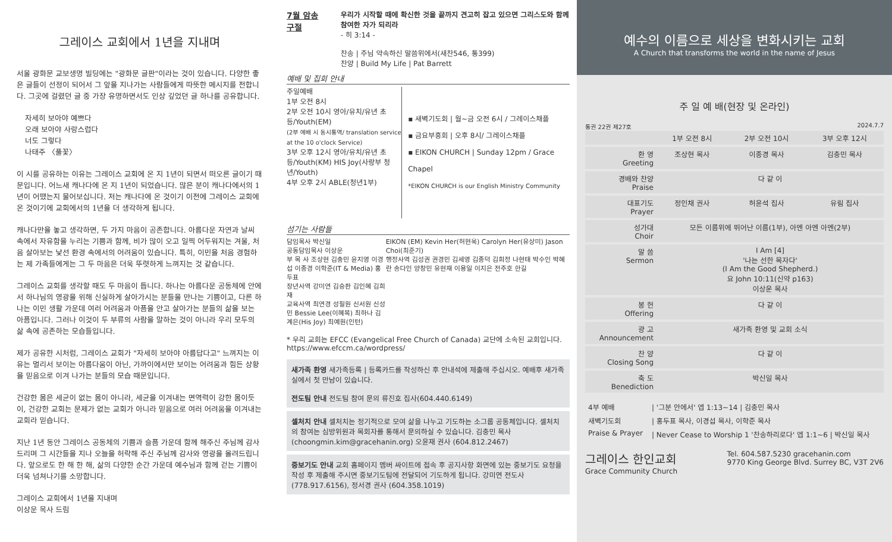그레이스 교회에서 1년을 지내며
서울 광화문 교보생명 빌딩에는 "광화문 글판"이라는 것이 있습니다. 다양한 좋은 글들이 선정이 되어서 그 앞을 지나가는 사람들에게 따뜻한 메시지를 전합니다. 그곳에 걸렸던 글 중 가장 유명하면서도 인상 깊었던 글 하나를 공유합니다.
자세히 보아야 예쁘다
오래 보아야 사랑스럽다
너도 그렇다
나태주 〈풀꽃〉
이 시를 공유하는 이유는 그레이스 교회에 온 지 1년이 되면서 떠오른 글이기 때문입니다. 어느새 캐나다에 온 지 1년이 되었습니다. 많은 분이 캐나다에서의 1년이 어땠는지 물어보십니다. 저는 캐나다에 온 것이기 이전에 그레이스 교회에 온 것이기에 교회에서의 1년을 더 생각하게 됩니다.
캐나다만을 놓고 생각하면, 두 가지 마음이 공존합니다. 아름다운 자연과 날씨 속에서 자유함을 누리는 기쁨과 함께, 비가 많이 오고 일찍 어두워지는 겨울, 처음 살아보는 낯선 환경 속에서의 어려움이 있습니다. 특히, 이민을 처음 경험하는 제 가족들에게는 그 두 마음은 더욱 뚜렷하게 느껴지는 것 같습니다.
그레이스 교회를 생각할 때도 두 마음이 듭니다. 하나는 아름다운 공동체에 안에서 하나님의 영광을 위해 신실하게 살아가시는 분들을 만나는 기쁨이고, 다른 하나는 이민 생활 가운데 여러 어려움과 아픔을 안고 살아가는 분들의 삶을 보는 아픔입니다. 그러나 이것이 두 부류의 사람을 말하는 것이 아니라 우리 모두의 삶 속에 공존하는 모습들입니다.
제가 공유한 시처럼, 그레이스 교회가 "자세히 보아야 아름답다고" 느껴지는 이유는 멀리서 보이는 아름다움이 아닌, 가까이에서만 보이는 어려움과 힘든 상황을 믿음으로 이겨 나가는 분들의 모습 때문입니다.
건강한 몸은 세균이 없는 몸이 아니라, 세균을 이겨내는 면역력이 강한 몸이듯이, 건강한 교회는 문제가 없는 교회가 아니라 믿음으로 여러 어려움을 이겨내는 교회라 믿습니다.
지난 1년 동안 그레이스 공동체의 기쁨과 슬픔 가운데 함께 해주신 주님께 감사드리며 그 시간들을 지나 오늘을 허락해 주신 주님께 감사와 영광을 올려드립니다. 앞으로도 한 해 한 해, 삶의 다양한 순간 가운데 예수님과 함께 걷는 기쁨이 더욱 넘쳐나기를 소망합니다.
그레이스 교회에서 1년을 지내며
이상운 목사 드림
7월 암송구절
우리가 시작할 때에 확신한 것을 끝까지 견고히 잡고 있으면 그리스도와 함께 참여한 자가 되리라
- 히 3:14 -
찬송 | 주님 약속하신 말씀위에서(새찬546, 통399)
찬양 | Build My Life | Pat Barrett
예배 및 집회 안내
주일예배
1부 오전 8시
2부 오전 10시 영아/유치/유년 초등/Youth(EM)
(2부 예배 시 동시통역/ translation service at the 10 o'clock Service)
3부 오후 12시 영아/유치/유년 초등/Youth(KM) HIS Joy(사랑부 청년/Youth)
4부 오후 2시 ABLE(청년1부)
▪ 새벽기도회 | 월~금 오전 6시 / 그레이스채플
▪ 금요부흥회 | 오후 8시/ 그레이스채플
▪ EIKON CHURCH | Sunday 12pm / Grace Chapel
*EIKON CHURCH is our English Ministry Community
섬기는 사람들
담임목사 박신일
공동담임목사 이상운
부 목 사 조상현 김충민 윤지영 이경섭 이종경 이학준(IT & Media) 홍두표
장년사역 강미연 김승환 김인혜 김희재
교육사역 최연경 성필원 신서원 신성민 Bessie Lee(이혜복) 최하나 김계은(His Joy) 최예원(인턴)
EIKON (EM) Kevin Her(허현욱) Carolyn Her(유상미) Jason Choi(최준기)
행정사역 김성권 권경민 김세영 김종덕 김희정 나현태 박수인 박혜란 송다인 양창민 유현재 이용일 이지은 전주호 한길
* 우리 교회는 EFCC (Evangelical Free Church of Canada) 교단에 소속된 교회입니다.
https://www.efccm.ca/wordpress/
새가족 환영 새가족등록 | 등록카드를 작성하신 후 안내석에 제출해 주십시오. 예배후 새가족실에서 첫 만남이 있습니다.
전도팀 안내 전도팀 참여 문의 류진호 집사(604.440.6149)
셀처치 안내 셀처치는 정기적으로 모여 삶을 나누고 기도하는 소그룹 공동체입니다. 셀처치의 참여는 심방위원과 목회자를 통해서 문의하실 수 있습니다. 김충민 목사 (choongmin.kim@gracehanin.org) 오윤재 권사 (604.812.2467)
중보기도 안내 교회 홈페이지 멤버 싸이트에 접속 후 공지사항 화면에 있는 중보기도 요청을 작성 후 제출해 주시면 중보기도팀에 전달되어 기도하게 됩니다. 강미연 전도사 (778.917.6156), 정서경 권사 (604.358.1019)
예수의 이름으로 세상을 변화시키는 교회
A Church that transforms the world in the name of Jesus
주 일 예 배(현장 및 온라인)
통권 22권 제27호 2024.7.7
| | 1부 오전 8시 | 2부 오전 10시 | 3부 오후 12시 |
| 환 영 Greeting | 조상현 목사 | 이종경 목사 | 김충민 목사 |
| 경배와 찬양 Praise | 다 같 이 | | |
| 대표기도 Prayer | 정인채 권사 | 허윤석 집사 | 유림 집사 |
| 성가대 Choir | 모든 이름위에 뛰어난 이름(1부), 아멘 아멘 아멘(2부) | | |
| 말 씀 Sermon | I Am [4] '나는 선한 목자다' (I Am the Good Shepherd.) 요 John 10:11(신약 p163) 이상운 목사 | | |
| 봉 헌 Offering | 다 같 이 | | |
| 광 고 Announcement | 새가족 환영 및 교회 소식 | | |
| 찬 양 Closing Song | 다 같 이 | | |
| 축 도 Benediction | 박신일 목사 | | |
| 4부 예배 | / '그분 안에서' 엡 1:13~14 / 김충민 목사 |
| 새벽기도회 | / 홍두표 목사, 이경섭 목사, 이학준 목사 |
| Praise & Prayer | / Never Cease to Worship 1 '찬송하리로다' 엡 1:1~6 / 박신일 목사 |
그레이스 한인교회
Grace Community Church
Tel. 604.587.5230 gracehanin.com
9770 King George Blvd. Surrey BC, V3T 2V6